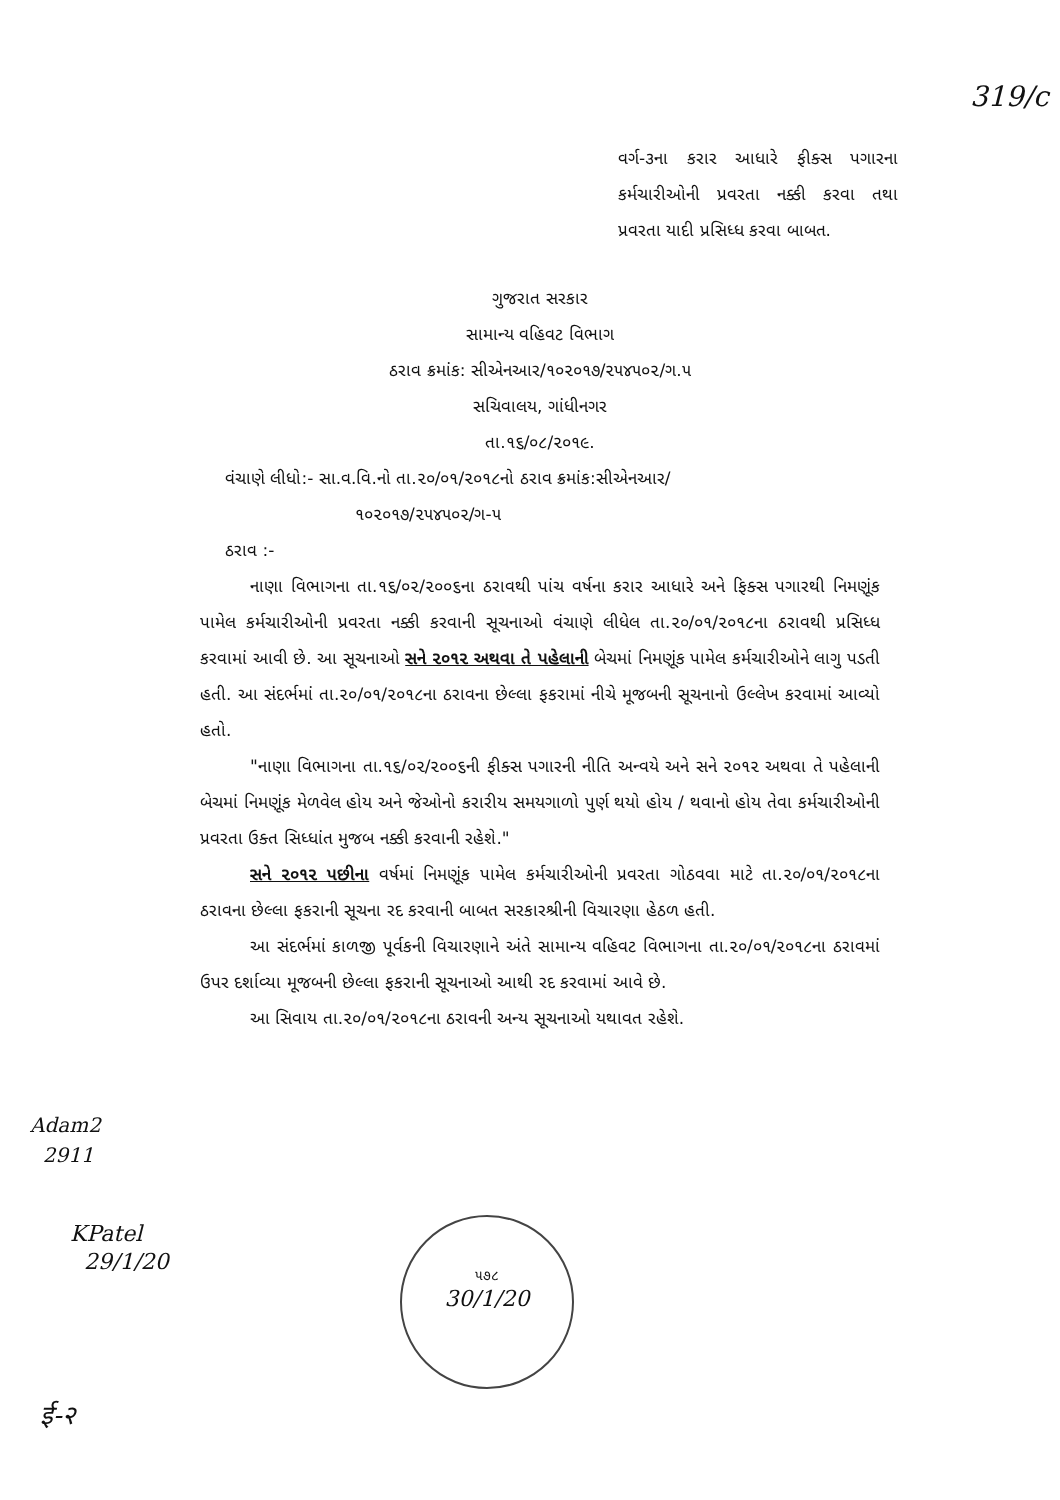319/c
વર્ગ-૩ના કરાર આધારે ફીક્સ પગારના કર્મચારીઓની પ્રવરતા નક્કી કરવા તથા પ્રવરતા યાદી પ્રસિધ્ધ કરવા બાબત.
ગુજરાત સરકાર
સામાન્ય વહિવટ વિભાગ
ઠરાવ ક્રમાંક: સીએનઆર/૧૦૨૦૧૭/૨૫૪૫૦૨/ગ.૫
સચિવાલય, ગાંધીનગર
તા.૧૬/૦૮/૨૦૧૯.
વંચાણે લીધો:- સા.વ.વિ.નો તા.૨૦/૦૧/૨૦૧૮નો ઠરાવ ક્રમાંક:સીએનઆર/
૧૦૨૦૧૭/૨૫૪૫૦૨/ગ-૫
ઠરાવ :-
નાણા વિભાગના તા.૧૬/૦૨/૨૦૦૬ના ઠરાવથી પાંચ વર્ષના કરાર આધારે અને ફિક્સ પગારથી નિમણૂંક પામેલ કર્મચારીઓની પ્રવરતા નક્કી કરવાની સૂચનાઓ વંચાણે લીધેલ તા.૨૦/૦૧/૨૦૧૮ના ઠરાવથી પ્રસિધ્ધ કરવામાં આવી છે. આ સૂચનાઓ સને ૨૦૧૨ અથવા તે પહેલાની બેચમાં નિમણૂંક પામેલ કર્મચારીઓને લાગુ પડતી હતી. આ સંદર્ભમાં તા.૨૦/૦૧/૨૦૧૮ના ઠરાવના છેલ્લા ફકરામાં નીચે મૂજબની સૂચનાનો ઉલ્લેખ કરવામાં આવ્યો હતો.
"નાણા વિભાગના તા.૧૬/૦૨/૨૦૦૬ની ફીક્સ પગારની નીતિ અન્વયે અને સને ૨૦૧૨ અથવા તે પહેલાની બેચમાં નિમણૂંક મેળવેલ હોય અને જેઓનો કરારીય સમયગાળો પુર્ણ થયો હોય / થવાનો હોય તેવા કર્મચારીઓની પ્રવરતા ઉક્ત સિધ્ધાંત મુજબ નક્કી કરવાની રહેશે."
સને ૨૦૧૨ પછીના વર્ષમાં નિમણૂંક પામેલ કર્મચારીઓની પ્રવરતા ગોઠવવા માટે તા.૨૦/૦૧/૨૦૧૮ના ઠરાવના છેલ્લા ફકરાની સૂચના રદ કરવાની બાબત સરકારશ્રીની વિચારણા હેઠળ હતી.
આ સંદર્ભમાં કાળજી પૂર્વકની વિચારણાને અંતે સામાન્ય વહિવટ વિભાગના તા.૨૦/૦૧/૨૦૧૮ના ઠરાવમાં ઉપર દર્શાવ્યા મૂજબની છેલ્લા ફકરાની સૂચનાઓ આથી રદ કરવામાં આવે છે.
આ સિવાય તા.૨૦/૦૧/૨૦૧૮ના ઠરાવની અન્ય સૂચનાઓ યથાવત રહેશે.
Adam2
2911
KPatel
29/1/20
૫૭૮
30/1/20
ई-२